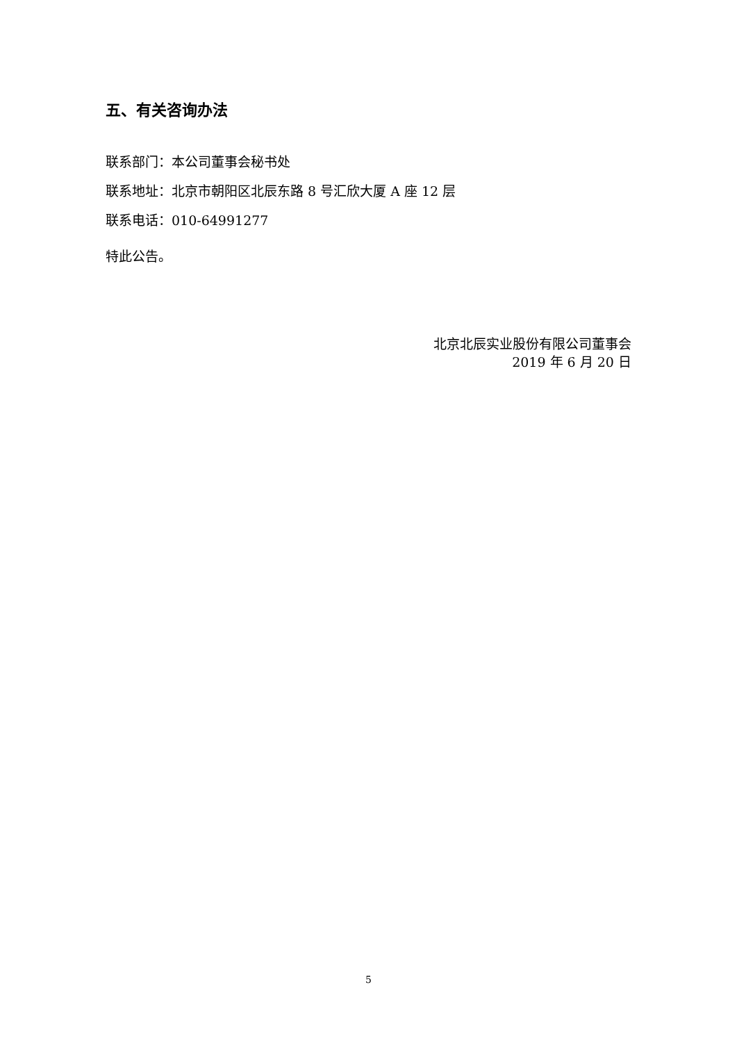五、有关咨询办法
联系部门：本公司董事会秘书处
联系地址：北京市朝阳区北辰东路 8 号汇欣大厦 A 座 12 层
联系电话：010-64991277
特此公告。
北京北辰实业股份有限公司董事会
2019 年 6 月 20 日
5